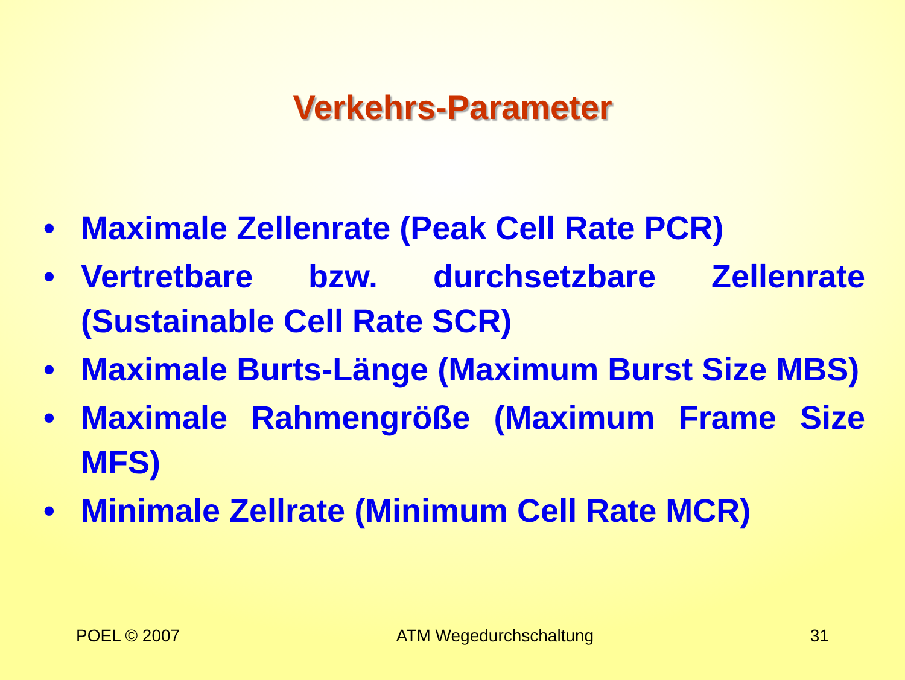Verkehrs-Parameter
• Maximale Zellenrate (Peak Cell Rate PCR)
• Vertretbare bzw. durchsetzbare Zellenrate (Sustainable Cell Rate SCR)
• Maximale Burts-Länge (Maximum Burst Size MBS)
• Maximale Rahmengröße (Maximum Frame Size MFS)
• Minimale Zellrate (Minimum Cell Rate MCR)
POEL © 2007 ATM Wegedurchschaltung 31